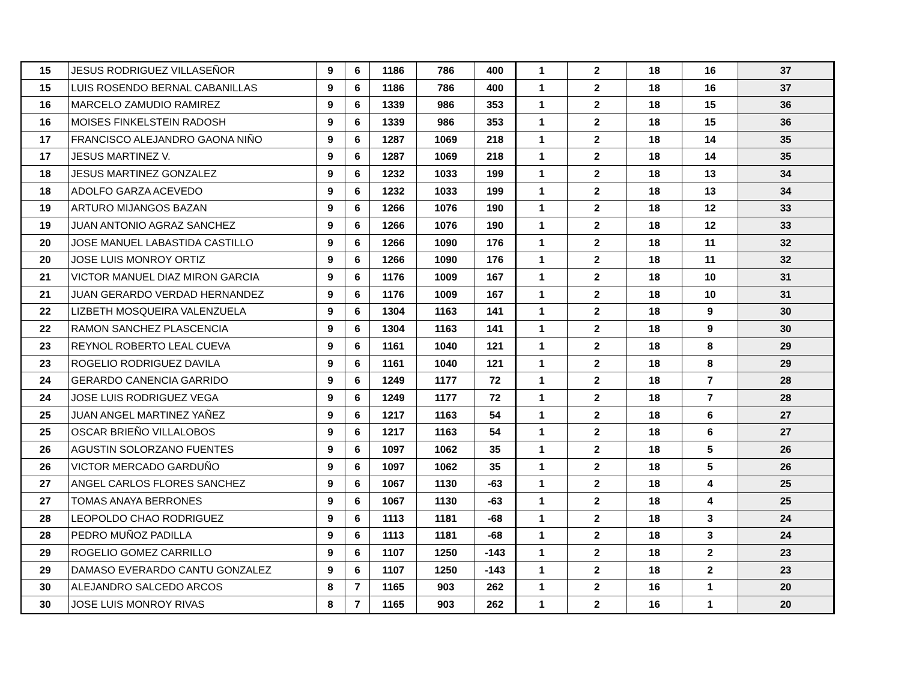| 15 | JESUS RODRIGUEZ VILLASEÑOR | 9 | 6 | 1186 | 786 | 400 | 1 | 2 | 18 | 16 | 37 |
| 15 | LUIS ROSENDO BERNAL CABANILLAS | 9 | 6 | 1186 | 786 | 400 | 1 | 2 | 18 | 16 | 37 |
| 16 | MARCELO ZAMUDIO RAMIREZ | 9 | 6 | 1339 | 986 | 353 | 1 | 2 | 18 | 15 | 36 |
| 16 | MOISES FINKELSTEIN RADOSH | 9 | 6 | 1339 | 986 | 353 | 1 | 2 | 18 | 15 | 36 |
| 17 | FRANCISCO ALEJANDRO GAONA NIÑO | 9 | 6 | 1287 | 1069 | 218 | 1 | 2 | 18 | 14 | 35 |
| 17 | JESUS MARTINEZ V. | 9 | 6 | 1287 | 1069 | 218 | 1 | 2 | 18 | 14 | 35 |
| 18 | JESUS MARTINEZ GONZALEZ | 9 | 6 | 1232 | 1033 | 199 | 1 | 2 | 18 | 13 | 34 |
| 18 | ADOLFO GARZA ACEVEDO | 9 | 6 | 1232 | 1033 | 199 | 1 | 2 | 18 | 13 | 34 |
| 19 | ARTURO MIJANGOS BAZAN | 9 | 6 | 1266 | 1076 | 190 | 1 | 2 | 18 | 12 | 33 |
| 19 | JUAN ANTONIO AGRAZ SANCHEZ | 9 | 6 | 1266 | 1076 | 190 | 1 | 2 | 18 | 12 | 33 |
| 20 | JOSE MANUEL LABASTIDA CASTILLO | 9 | 6 | 1266 | 1090 | 176 | 1 | 2 | 18 | 11 | 32 |
| 20 | JOSE LUIS MONROY ORTIZ | 9 | 6 | 1266 | 1090 | 176 | 1 | 2 | 18 | 11 | 32 |
| 21 | VICTOR MANUEL DIAZ MIRON GARCIA | 9 | 6 | 1176 | 1009 | 167 | 1 | 2 | 18 | 10 | 31 |
| 21 | JUAN GERARDO VERDAD HERNANDEZ | 9 | 6 | 1176 | 1009 | 167 | 1 | 2 | 18 | 10 | 31 |
| 22 | LIZBETH MOSQUEIRA VALENZUELA | 9 | 6 | 1304 | 1163 | 141 | 1 | 2 | 18 | 9 | 30 |
| 22 | RAMON SANCHEZ PLASCENCIA | 9 | 6 | 1304 | 1163 | 141 | 1 | 2 | 18 | 9 | 30 |
| 23 | REYNOL ROBERTO LEAL CUEVA | 9 | 6 | 1161 | 1040 | 121 | 1 | 2 | 18 | 8 | 29 |
| 23 | ROGELIO RODRIGUEZ DAVILA | 9 | 6 | 1161 | 1040 | 121 | 1 | 2 | 18 | 8 | 29 |
| 24 | GERARDO CANENCIA GARRIDO | 9 | 6 | 1249 | 1177 | 72 | 1 | 2 | 18 | 7 | 28 |
| 24 | JOSE LUIS RODRIGUEZ VEGA | 9 | 6 | 1249 | 1177 | 72 | 1 | 2 | 18 | 7 | 28 |
| 25 | JUAN ANGEL MARTINEZ YAÑEZ | 9 | 6 | 1217 | 1163 | 54 | 1 | 2 | 18 | 6 | 27 |
| 25 | OSCAR BRIEÑO VILLALOBOS | 9 | 6 | 1217 | 1163 | 54 | 1 | 2 | 18 | 6 | 27 |
| 26 | AGUSTIN SOLORZANO FUENTES | 9 | 6 | 1097 | 1062 | 35 | 1 | 2 | 18 | 5 | 26 |
| 26 | VICTOR MERCADO GARDUÑO | 9 | 6 | 1097 | 1062 | 35 | 1 | 2 | 18 | 5 | 26 |
| 27 | ANGEL CARLOS FLORES SANCHEZ | 9 | 6 | 1067 | 1130 | -63 | 1 | 2 | 18 | 4 | 25 |
| 27 | TOMAS ANAYA BERRONES | 9 | 6 | 1067 | 1130 | -63 | 1 | 2 | 18 | 4 | 25 |
| 28 | LEOPOLDO CHAO RODRIGUEZ | 9 | 6 | 1113 | 1181 | -68 | 1 | 2 | 18 | 3 | 24 |
| 28 | PEDRO MUÑOZ PADILLA | 9 | 6 | 1113 | 1181 | -68 | 1 | 2 | 18 | 3 | 24 |
| 29 | ROGELIO GOMEZ CARRILLO | 9 | 6 | 1107 | 1250 | -143 | 1 | 2 | 18 | 2 | 23 |
| 29 | DAMASO EVERARDO CANTU GONZALEZ | 9 | 6 | 1107 | 1250 | -143 | 1 | 2 | 18 | 2 | 23 |
| 30 | ALEJANDRO SALCEDO ARCOS | 8 | 7 | 1165 | 903 | 262 | 1 | 2 | 16 | 1 | 20 |
| 30 | JOSE LUIS MONROY RIVAS | 8 | 7 | 1165 | 903 | 262 | 1 | 2 | 16 | 1 | 20 |